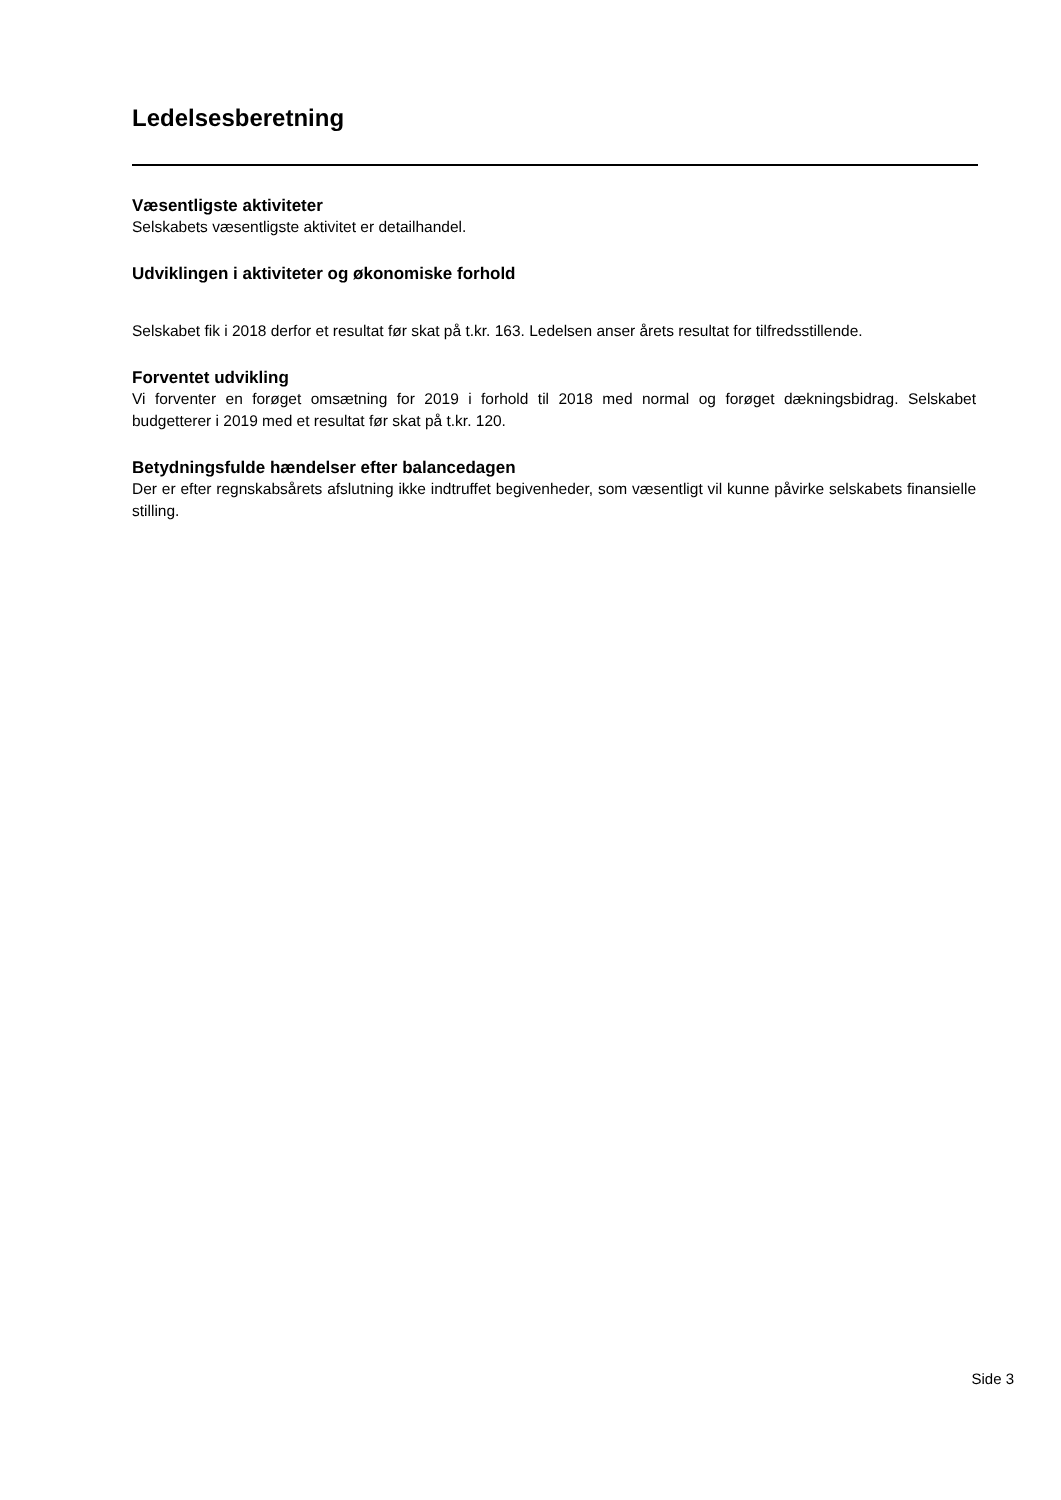Ledelsesberetning
Væsentligste aktiviteter
Selskabets væsentligste aktivitet er detailhandel.
Udviklingen i aktiviteter og økonomiske forhold
Selskabet fik i 2018 derfor et resultat før skat på t.kr. 163. Ledelsen anser årets resultat for tilfredsstillende.
Forventet udvikling
Vi forventer en forøget omsætning for 2019 i forhold til 2018 med normal og forøget dækningsbidrag. Selskabet budgetterer i 2019 med et resultat før skat på t.kr. 120.
Betydningsfulde hændelser efter balancedagen
Der er efter regnskabsårets afslutning ikke indtruffet begivenheder, som væsentligt vil kunne påvirke selskabets finansielle stilling.
Side 3